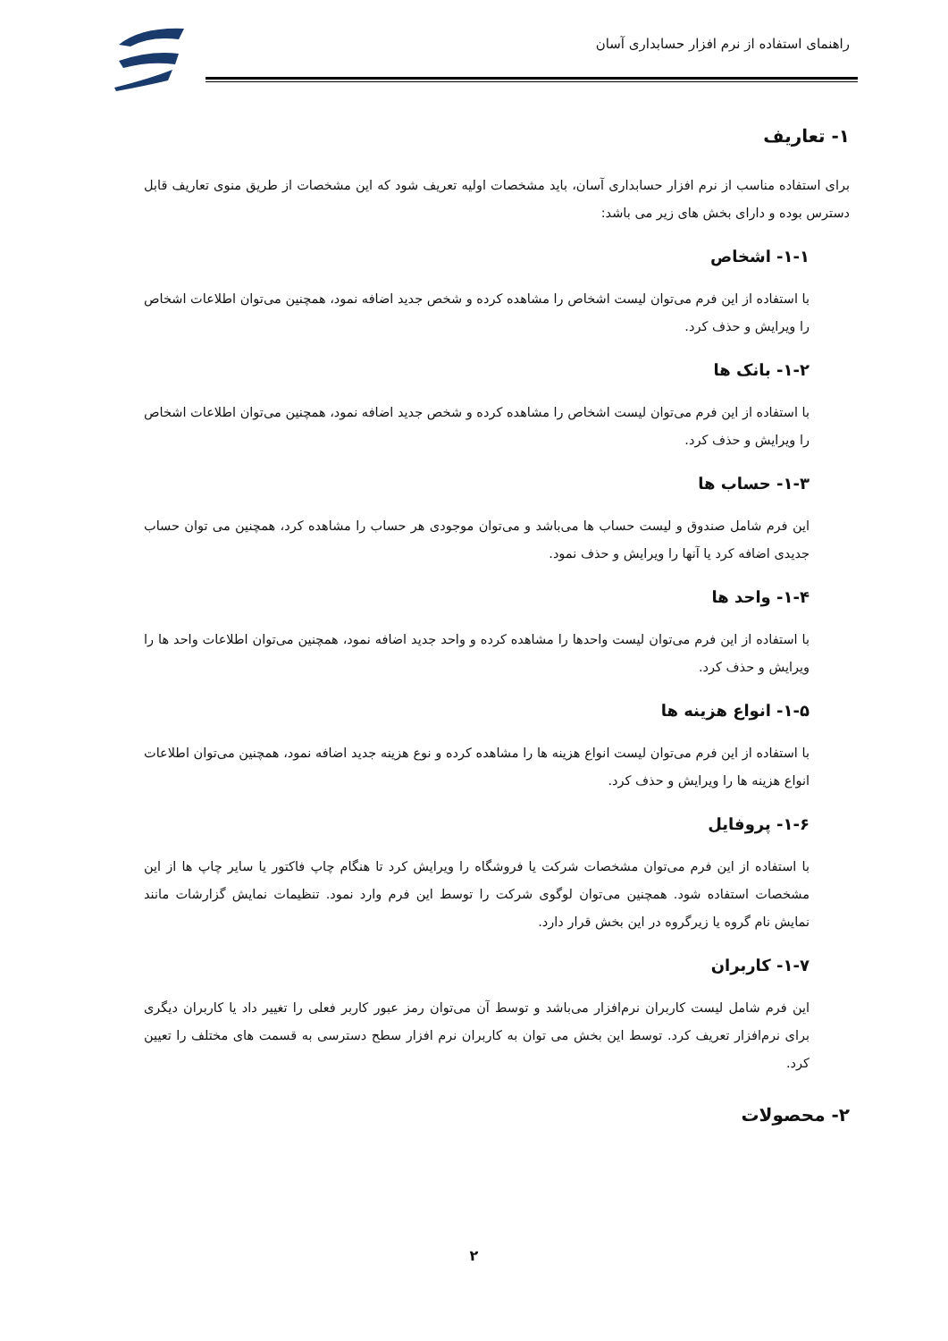راهنمای استفاده از نرم افزار حسابداری آسان
۱- تعاریف
برای استفاده مناسب از نرم افزار حسابداری آسان، باید مشخصات اولیه تعریف شود که این مشخصات از طریق منوی تعاریف قابل دسترس بوده و دارای بخش های زیر می باشد:
۱-۱- اشخاص
با استفاده از این فرم می‌توان لیست اشخاص را مشاهده کرده و شخص جدید اضافه نمود، همچنین می‌توان اطلاعات اشخاص را ویرایش و حذف کرد.
۱-۲- بانک ها
با استفاده از این فرم می‌توان لیست اشخاص را مشاهده کرده و شخص جدید اضافه نمود، همچنین می‌توان اطلاعات اشخاص را ویرایش و حذف کرد.
۱-۳- حساب ها
این فرم شامل صندوق و لیست حساب ها می‌باشد و می‌توان موجودی هر حساب را مشاهده کرد، همچنین می توان حساب جدیدی اضافه کرد یا آنها را ویرایش و حذف نمود.
۱-۴- واحد ها
با استفاده از این فرم می‌توان لیست واحدها را مشاهده کرده و واحد جدید اضافه نمود، همچنین می‌توان اطلاعات واحد ها را ویرایش و حذف کرد.
۱-۵- انواع هزینه ها
با استفاده از این فرم می‌توان لیست انواع هزینه ها را مشاهده کرده و نوع هزینه جدید اضافه نمود، همچنین می‌توان اطلاعات انواع هزینه ها را ویرایش و حذف کرد.
۱-۶- پروفایل
با استفاده از این فرم می‌توان مشخصات شرکت یا فروشگاه را ویرایش کرد تا هنگام چاپ فاکتور یا سایر چاپ ها از این مشخصات استفاده شود. همچنین می‌توان لوگوی شرکت را توسط این فرم وارد نمود. تنظیمات نمایش گزارشات مانند نمایش نام گروه یا زیرگروه در این بخش قرار دارد.
۱-۷- کاربران
این فرم شامل لیست کاربران نرم‌افزار می‌باشد و توسط آن می‌توان رمز عبور کاربر فعلی را تغییر داد یا کاربران دیگری برای نرم‌افزار تعریف کرد. توسط این بخش می توان به کاربران نرم افزار سطح دسترسی به قسمت های مختلف را تعیین کرد.
۲- محصولات
۲